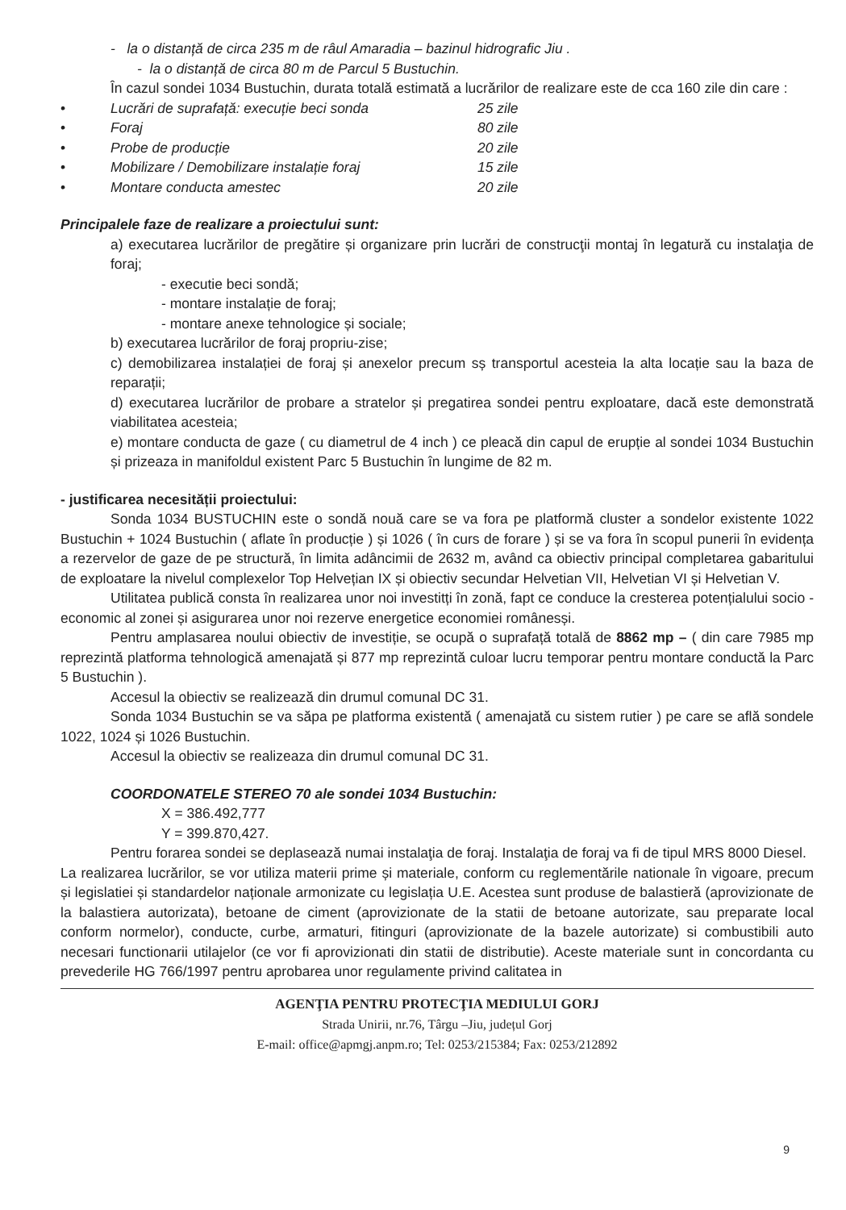- la o distanță de circa 235 m de râul Amaradia – bazinul hidrografic Jiu .
- la o distanță de circa 80 m de Parcul 5 Bustuchin.
În cazul sondei 1034 Bustuchin, durata totală estimată a lucrărilor de realizare este de cca 160 zile din care :
• Lucrări de suprafață: execuție beci sonda 25 zile
• Foraj 80 zile
• Probe de producție 20 zile
• Mobilizare / Demobilizare instalație foraj 15 zile
• Montare conducta amestec 20 zile
Principalele faze de realizare a proiectului sunt:
a) executarea lucrărilor de pregătire și organizare prin lucrări de construcţii montaj în legatură cu instalaţia de foraj;
- executie beci sondă;
- montare instalație de foraj;
- montare anexe tehnologice și sociale;
b) executarea lucrărilor de foraj propriu-zise;
c) demobilizarea instalației de foraj și anexelor precum sș transportul acesteia la alta locație sau la baza de reparații;
d) executarea lucrărilor de probare a stratelor și pregatirea sondei pentru exploatare, dacă este demonstrată viabilitatea acesteia;
e) montare conducta de gaze ( cu diametrul de 4 inch ) ce pleacă din capul de erupție al sondei 1034 Bustuchin și prizeaza in manifoldul existent Parc 5 Bustuchin în lungime de 82 m.
- justificarea necesității proiectului:
Sonda 1034 BUSTUCHIN este o sondă nouă care se va fora pe platformă cluster a sondelor existente 1022 Bustuchin + 1024 Bustuchin ( aflate în producție ) și 1026 ( în curs de forare ) și se va fora în scopul punerii în evidența a rezervelor de gaze de pe structură, în limita adâncimii de 2632 m, având ca obiectiv principal completarea gabaritului de exploatare la nivelul complexelor Top Helvețian IX și obiectiv secundar Helvetian VII, Helvetian VI și Helvetian V.
Utilitatea publică consta în realizarea unor noi investitți în zonă, fapt ce conduce la cresterea potențialului socio - economic al zonei și asigurarea unor noi rezerve energetice economiei românesși.
Pentru amplasarea noului obiectiv de investiție, se ocupă o suprafață totală de 8862 mp – ( din care 7985 mp reprezintă platforma tehnologică amenajată și 877 mp reprezintă culoar lucru temporar pentru montare conductă la Parc 5 Bustuchin ).
Accesul la obiectiv se realizează din drumul comunal DC 31.
Sonda 1034 Bustuchin se va săpa pe platforma existentă ( amenajată cu sistem rutier ) pe care se află sondele 1022, 1024 și 1026 Bustuchin.
Accesul la obiectiv se realizeaza din drumul comunal DC 31.
COORDONATELE STEREO 70 ale sondei 1034 Bustuchin:
X = 386.492,777
Y = 399.870,427.
Pentru forarea sondei se deplasează numai instalaţia de foraj. Instalaţia de foraj va fi de tipul MRS 8000 Diesel.
La realizarea lucrărilor, se vor utiliza materii prime și materiale, conform cu reglementările nationale în vigoare, precum și legislatiei și standardelor naționale armonizate cu legislația U.E. Acestea sunt produse de balastieră (aprovizionate de la balastiera autorizata), betoane de ciment (aprovizionate de la statii de betoane autorizate, sau preparate local conform normelor), conducte, curbe, armaturi, fitinguri (aprovizionate de la bazele autorizate) si combustibili auto necesari functionarii utilajelor (ce vor fi aprovizionati din statii de distributie). Aceste materiale sunt in concordanta cu prevederile HG 766/1997 pentru aprobarea unor regulamente privind calitatea in
AGENŢIA PENTRU PROTECŢIA MEDIULUI GORJ
Strada Unirii, nr.76, Târgu –Jiu, județul Gorj
E-mail: office@apmgj.anpm.ro; Tel: 0253/215384; Fax: 0253/212892
9